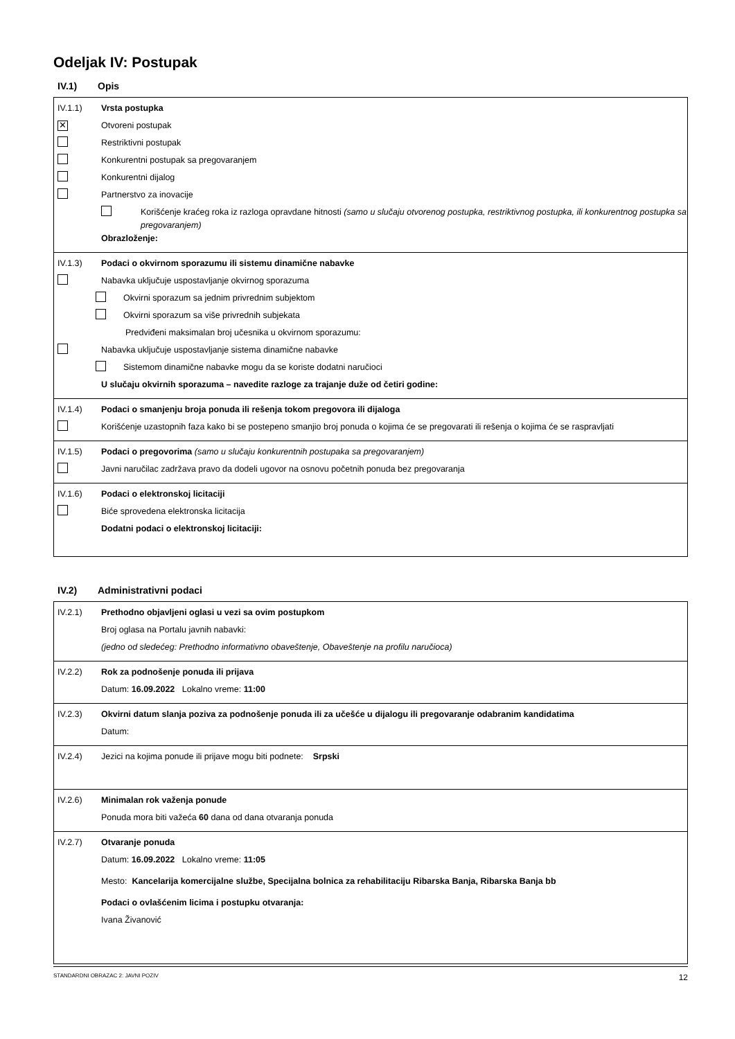Odeljak IV: Postupak
IV.1) Opis
IV.1.1) Vrsta postupka
✕
Otvoreni postupak
Restriktivni postupak
Konkurentni postupak sa pregovaranjem
Konkurentni dijalog
Partnerstvo za inovacije
Korišćenje kraćeg roka iz razloga opravdane hitnosti (samo u slučaju otvorenog postupka, restriktivnog postupka, ili konkurentnog postupka sa pregovaranjem)
Obrazloženje:
IV.1.3) Podaci o okvirnom sporazumu ili sistemu dinamične nabavke
Nabavka uključuje uspostavljanje okvirnog sporazuma
Okvirni sporazum sa jednim privrednim subjektom
Okvirni sporazum sa više privrednih subjekata
Predviđeni maksimalan broj učesnika u okvirnom sporazumu:
Nabavka uključuje uspostavljanje sistema dinamične nabavke
Sistemom dinamične nabavke mogu da se koriste dodatni naručioci
U slučaju okvirnih sporazuma – navedite razloge za trajanje duže od četiri godine:
IV.1.4) Podaci o smanjenju broja ponuda ili rešenja tokom pregovora ili dijaloga
Korišćenje uzastopnih faza kako bi se postepeno smanjio broj ponuda o kojima će se pregovarati ili rešenja o kojima će se raspravljati
IV.1.5) Podaci o pregovorima (samo u slučaju konkurentnih postupaka sa pregovaranjem)
Javni naručilac zadržava pravo da dodeli ugovor na osnovu početnih ponuda bez pregovaranja
IV.1.6) Podaci o elektronskoj licitaciji
Biće sprovedena elektronska licitacija
Dodatni podaci o elektronskoj licitaciji:
IV.2) Administrativni podaci
IV.2.1) Prethodno objavljeni oglasi u vezi sa ovim postupkom
Broj oglasa na Portalu javnih nabavki:
(jedno od sledećeg: Prethodno informativno obaveštenje, Obaveštenje na profilu naručioca)
IV.2.2) Rok za podnošenje ponuda ili prijava
Datum: 16.09.2022 Lokalno vreme: 11:00
IV.2.3) Okvirni datum slanja poziva za podnošenje ponuda ili za učešće u dijalogu ili pregovaranje odabranim kandidatima
Datum:
IV.2.4)
Jezici na kojima ponude ili prijave mogu biti podnete: Srpski
IV.2.6) Minimalan rok važenja ponude
Ponuda mora biti važeća 60 dana od dana otvaranja ponuda
IV.2.7) Otvaranje ponuda
Datum: 16.09.2022 Lokalno vreme: 11:05
Mesto: Kancelarija komercijalne službe, Specijalna bolnica za rehabilitaciju Ribarska Banja, Ribarska Banja bb
Podaci o ovlašćenim licima i postupku otvaranja:
Ivana Živanović
STANDARDNI OBRAZAC 2: JAVNI POZIV 12